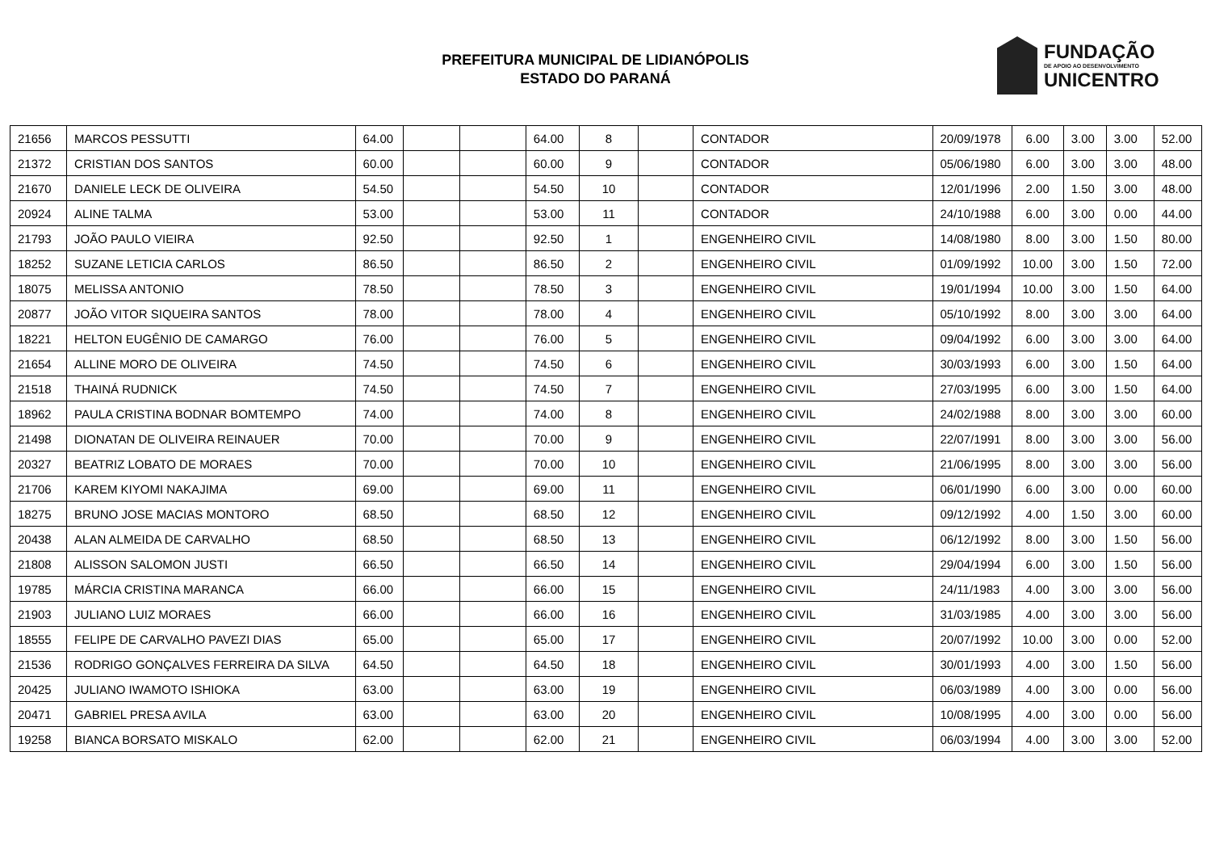PREFEITURA MUNICIPAL DE LIDIANÓPOLIS
ESTADO DO PARANÁ
FUNDAÇÃO
DE APOIO AO DESENVOLVIMENTO
UNICENTRO
| 21656 | MARCOS PESSUTTI | 64.00 | | | 64.00 | 8 | | CONTADOR | 20/09/1978 | 6.00 | 3.00 | 3.00 | 52.00 |
| 21372 | CRISTIAN DOS SANTOS | 60.00 | | | 60.00 | 9 | | CONTADOR | 05/06/1980 | 6.00 | 3.00 | 3.00 | 48.00 |
| 21670 | DANIELE LECK DE OLIVEIRA | 54.50 | | | 54.50 | 10 | | CONTADOR | 12/01/1996 | 2.00 | 1.50 | 3.00 | 48.00 |
| 20924 | ALINE TALMA | 53.00 | | | 53.00 | 11 | | CONTADOR | 24/10/1988 | 6.00 | 3.00 | 0.00 | 44.00 |
| 21793 | JOÃO PAULO VIEIRA | 92.50 | | | 92.50 | 1 | | ENGENHEIRO CIVIL | 14/08/1980 | 8.00 | 3.00 | 1.50 | 80.00 |
| 18252 | SUZANE LETICIA CARLOS | 86.50 | | | 86.50 | 2 | | ENGENHEIRO CIVIL | 01/09/1992 | 10.00 | 3.00 | 1.50 | 72.00 |
| 18075 | MELISSA ANTONIO | 78.50 | | | 78.50 | 3 | | ENGENHEIRO CIVIL | 19/01/1994 | 10.00 | 3.00 | 1.50 | 64.00 |
| 20877 | JOÃO VITOR SIQUEIRA SANTOS | 78.00 | | | 78.00 | 4 | | ENGENHEIRO CIVIL | 05/10/1992 | 8.00 | 3.00 | 3.00 | 64.00 |
| 18221 | HELTON EUGÊNIO DE CAMARGO | 76.00 | | | 76.00 | 5 | | ENGENHEIRO CIVIL | 09/04/1992 | 6.00 | 3.00 | 3.00 | 64.00 |
| 21654 | ALLINE MORO DE OLIVEIRA | 74.50 | | | 74.50 | 6 | | ENGENHEIRO CIVIL | 30/03/1993 | 6.00 | 3.00 | 1.50 | 64.00 |
| 21518 | THAINÁ RUDNICK | 74.50 | | | 74.50 | 7 | | ENGENHEIRO CIVIL | 27/03/1995 | 6.00 | 3.00 | 1.50 | 64.00 |
| 18962 | PAULA CRISTINA BODNAR BOMTEMPO | 74.00 | | | 74.00 | 8 | | ENGENHEIRO CIVIL | 24/02/1988 | 8.00 | 3.00 | 3.00 | 60.00 |
| 21498 | DIONATAN DE OLIVEIRA REINAUER | 70.00 | | | 70.00 | 9 | | ENGENHEIRO CIVIL | 22/07/1991 | 8.00 | 3.00 | 3.00 | 56.00 |
| 20327 | BEATRIZ LOBATO DE MORAES | 70.00 | | | 70.00 | 10 | | ENGENHEIRO CIVIL | 21/06/1995 | 8.00 | 3.00 | 3.00 | 56.00 |
| 21706 | KAREM KIYOMI NAKAJIMA | 69.00 | | | 69.00 | 11 | | ENGENHEIRO CIVIL | 06/01/1990 | 6.00 | 3.00 | 0.00 | 60.00 |
| 18275 | BRUNO JOSE MACIAS MONTORO | 68.50 | | | 68.50 | 12 | | ENGENHEIRO CIVIL | 09/12/1992 | 4.00 | 1.50 | 3.00 | 60.00 |
| 20438 | ALAN ALMEIDA DE CARVALHO | 68.50 | | | 68.50 | 13 | | ENGENHEIRO CIVIL | 06/12/1992 | 8.00 | 3.00 | 1.50 | 56.00 |
| 21808 | ALISSON SALOMON JUSTI | 66.50 | | | 66.50 | 14 | | ENGENHEIRO CIVIL | 29/04/1994 | 6.00 | 3.00 | 1.50 | 56.00 |
| 19785 | MÁRCIA CRISTINA MARANCA | 66.00 | | | 66.00 | 15 | | ENGENHEIRO CIVIL | 24/11/1983 | 4.00 | 3.00 | 3.00 | 56.00 |
| 21903 | JULIANO LUIZ MORAES | 66.00 | | | 66.00 | 16 | | ENGENHEIRO CIVIL | 31/03/1985 | 4.00 | 3.00 | 3.00 | 56.00 |
| 18555 | FELIPE DE CARVALHO PAVEZI DIAS | 65.00 | | | 65.00 | 17 | | ENGENHEIRO CIVIL | 20/07/1992 | 10.00 | 3.00 | 0.00 | 52.00 |
| 21536 | RODRIGO GONÇALVES FERREIRA DA SILVA | 64.50 | | | 64.50 | 18 | | ENGENHEIRO CIVIL | 30/01/1993 | 4.00 | 3.00 | 1.50 | 56.00 |
| 20425 | JULIANO IWAMOTO ISHIOKA | 63.00 | | | 63.00 | 19 | | ENGENHEIRO CIVIL | 06/03/1989 | 4.00 | 3.00 | 0.00 | 56.00 |
| 20471 | GABRIEL PRESA AVILA | 63.00 | | | 63.00 | 20 | | ENGENHEIRO CIVIL | 10/08/1995 | 4.00 | 3.00 | 0.00 | 56.00 |
| 19258 | BIANCA BORSATO MISKALO | 62.00 | | | 62.00 | 21 | | ENGENHEIRO CIVIL | 06/03/1994 | 4.00 | 3.00 | 3.00 | 52.00 |